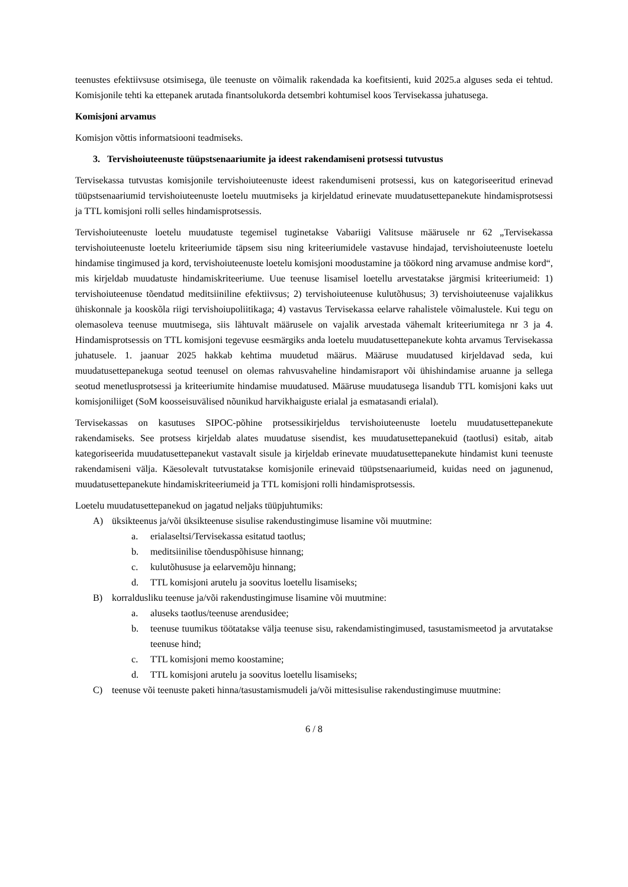teenustes efektiivsuse otsimisega, üle teenuste on võimalik rakendada ka koefitsienti, kuid 2025.a alguses seda ei tehtud. Komisjonile tehti ka ettepanek arutada finantsolukorda detsembri kohtumisel koos Tervisekassa juhatusega.
Komisjoni arvamus
Komisjon võttis informatsiooni teadmiseks.
3. Tervishoiuteenuste tüüpstsenaariumite ja ideest rakendamiseni protsessi tutvustus
Tervisekassa tutvustas komisjonile tervishoiuteenuste ideest rakendumiseni protsessi, kus on kategoriseeritud erinevad tüüpstsenaariumid tervishoiuteenuste loetelu muutmiseks ja kirjeldatud erinevate muudatusettepanekute hindamisprotsessi ja TTL komisjoni rolli selles hindamisprotsessis.
Tervishoiuteenuste loetelu muudatuste tegemisel tuginetakse Vabariigi Valitsuse määrusele nr 62 „Tervisekassa tervishoiuteenuste loetelu kriteeriumide täpsem sisu ning kriteeriumidele vastavuse hindajad, tervishoiuteenuste loetelu hindamise tingimused ja kord, tervishoiuteenuste loetelu komisjoni moodustamine ja töökord ning arvamuse andmise kord“, mis kirjeldab muudatuste hindamiskriteeriume. Uue teenuse lisamisel loetellu arvestatakse järgmisi kriteeriumeid: 1) tervishoiuteenuse tõendatud meditsiiniline efektiivsus; 2) tervishoiuteenuse kulutõhusus; 3) tervishoiuteenuse vajalikkus ühiskonnale ja kooskõla riigi tervishoiupoliitikaga; 4) vastavus Tervisekassa eelarve rahalistele võimalustele. Kui tegu on olemasoleva teenuse muutmisega, siis lähtuvalt määrusele on vajalik arvestada vähemalt kriteeriumitega nr 3 ja 4. Hindamisprotsessis on TTL komisjoni tegevuse eesmärgiks anda loetelu muudatusettepanekute kohta arvamus Tervisekassa juhatusele. 1. jaanuar 2025 hakkab kehtima muudetud määrus. Määruse muudatused kirjeldavad seda, kui muudatusettepanekuga seotud teenusel on olemas rahvusvaheline hindamisraport või ühishindamise aruanne ja sellega seotud menetlusprotsessi ja kriteeriumite hindamise muudatused. Määruse muudatusega lisandub TTL komisjoni kaks uut komisjoniliiget (SoM koosseisuvälised nõunikud harvikhaiguste erialal ja esmatasandi erialal).
Tervisekassas on kasutuses SIPOC-põhine protsessikirjeldus tervishoiuteenuste loetelu muudatusettepanekute rakendamiseks. See protsess kirjeldab alates muudatuse sisendist, kes muudatusettepanekuid (taotlusi) esitab, aitab kategoriseerida muudatusettepanekut vastavalt sisule ja kirjeldab erinevate muudatusettepanekute hindamist kuni teenuste rakendamiseni välja. Käesolevalt tutvustatakse komisjonile erinevaid tüüpstsenaariumeid, kuidas need on jagunenud, muudatusettepanekute hindamiskriteeriumeid ja TTL komisjoni rolli hindamisprotsessis.
Loetelu muudatusettepanekud on jagatud neljaks tüüpjuhtumiks:
A) üksikteenus ja/või üksikteenuse sisulise rakendustingimuse lisamine või muutmine:
a. erialaseltsi/Tervisekassa esitatud taotlus;
b. meditsiinilise tõenduspõhisuse hinnang;
c. kulutõhususe ja eelarvemõju hinnang;
d. TTL komisjoni arutelu ja soovitus loetellu lisamiseks;
B) korraldusliku teenuse ja/või rakendustingimuse lisamine või muutmine:
a. aluseks taotlus/teenuse arendusidee;
b. teenuse tuumikus töötatakse välja teenuse sisu, rakendamistingimused, tasustamismeetod ja arvutatakse teenuse hind;
c. TTL komisjoni memo koostamine;
d. TTL komisjoni arutelu ja soovitus loetellu lisamiseks;
C) teenuse või teenuste paketi hinna/tasustamismudeli ja/või mittesisulise rakendustingimuse muutmine:
6 / 8